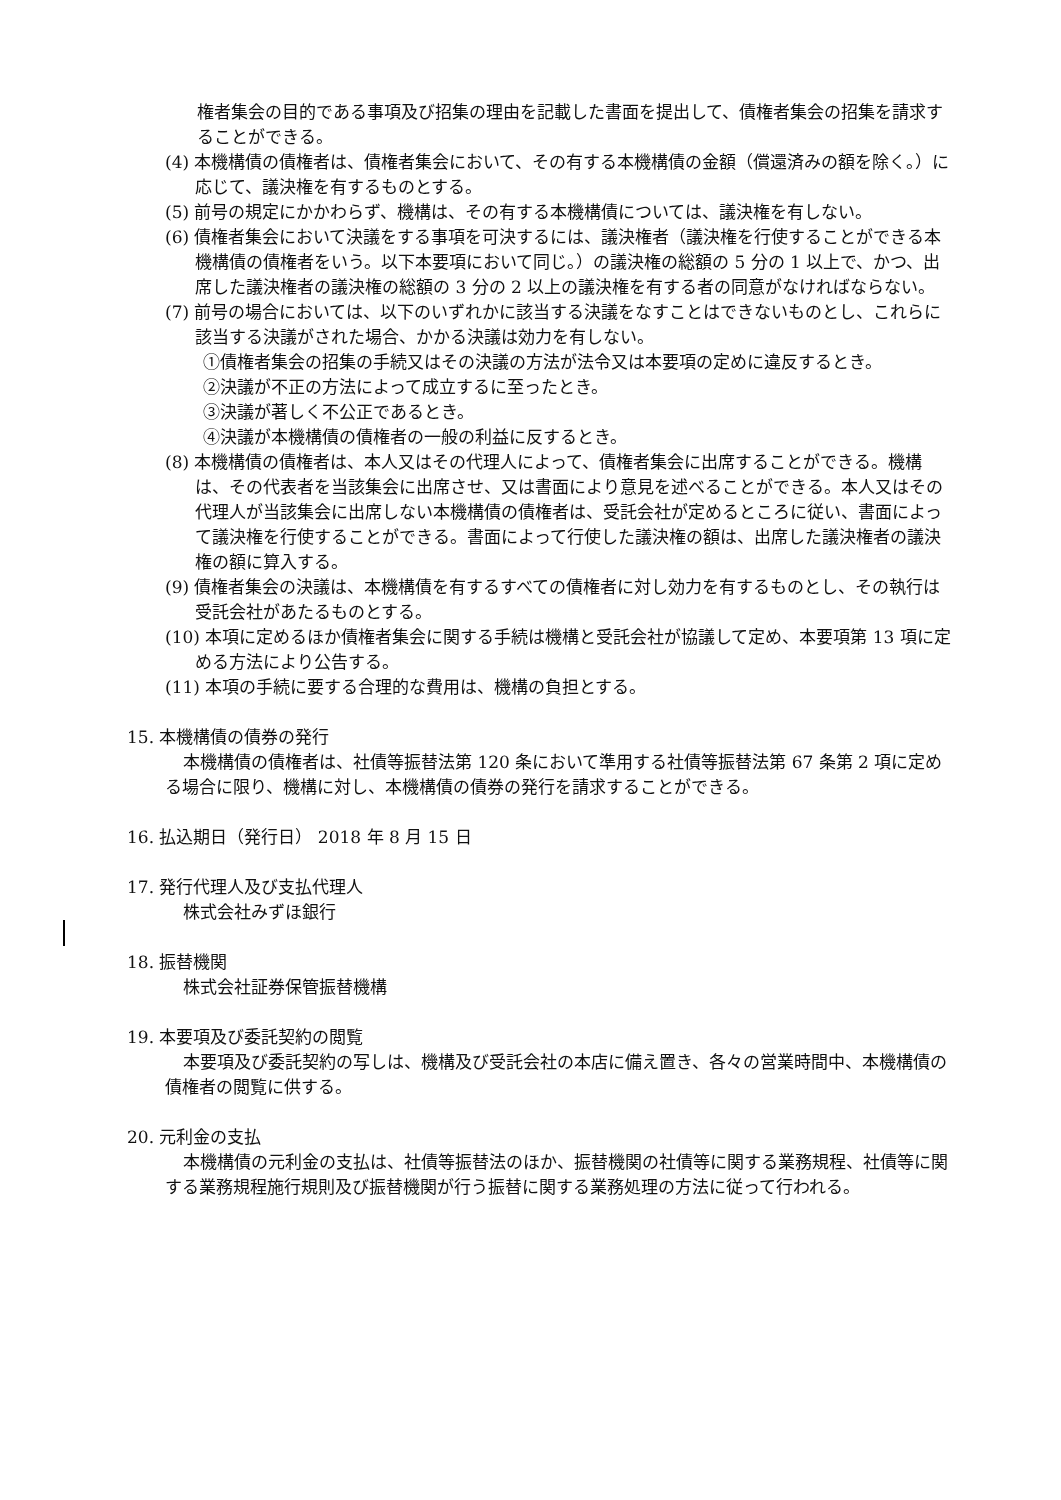権者集会の目的である事項及び招集の理由を記載した書面を提出して、債権者集会の招集を請求することができる。
(4) 本機構債の債権者は、債権者集会において、その有する本機構債の金額（償還済みの額を除く。）に応じて、議決権を有するものとする。
(5) 前号の規定にかかわらず、機構は、その有する本機構債については、議決権を有しない。
(6) 債権者集会において決議をする事項を可決するには、議決権者（議決権を行使することができる本機構債の債権者をいう。以下本要項において同じ。）の議決権の総額の 5 分の 1 以上で、かつ、出席した議決権者の議決権の総額の 3 分の 2 以上の議決権を有する者の同意がなければならない。
(7) 前号の場合においては、以下のいずれかに該当する決議をなすことはできないものとし、これらに該当する決議がされた場合、かかる決議は効力を有しない。
①債権者集会の招集の手続又はその決議の方法が法令又は本要項の定めに違反するとき。
②決議が不正の方法によって成立するに至ったとき。
③決議が著しく不公正であるとき。
④決議が本機構債の債権者の一般の利益に反するとき。
(8) 本機構債の債権者は、本人又はその代理人によって、債権者集会に出席することができる。機構は、その代表者を当該集会に出席させ、又は書面により意見を述べることができる。本人又はその代理人が当該集会に出席しない本機構債の債権者は、受託会社が定めるところに従い、書面によって議決権を行使することができる。書面によって行使した議決権の額は、出席した議決権者の議決権の額に算入する。
(9) 債権者集会の決議は、本機構債を有するすべての債権者に対し効力を有するものとし、その執行は受託会社があたるものとする。
(10) 本項に定めるほか債権者集会に関する手続は機構と受託会社が協議して定め、本要項第 13 項に定める方法により公告する。
(11) 本項の手続に要する合理的な費用は、機構の負担とする。
15. 本機構債の債券の発行
本機構債の債権者は、社債等振替法第 120 条において準用する社債等振替法第 67 条第 2 項に定める場合に限り、機構に対し、本機構債の債券の発行を請求することができる。
16. 払込期日（発行日） 2018 年 8 月 15 日
17. 発行代理人及び支払代理人
株式会社みずほ銀行
18. 振替機関
株式会社証券保管振替機構
19. 本要項及び委託契約の閲覧
本要項及び委託契約の写しは、機構及び受託会社の本店に備え置き、各々の営業時間中、本機構債の債権者の閲覧に供する。
20. 元利金の支払
本機構債の元利金の支払は、社債等振替法のほか、振替機関の社債等に関する業務規程、社債等に関する業務規程施行規則及び振替機関が行う振替に関する業務処理の方法に従って行われる。